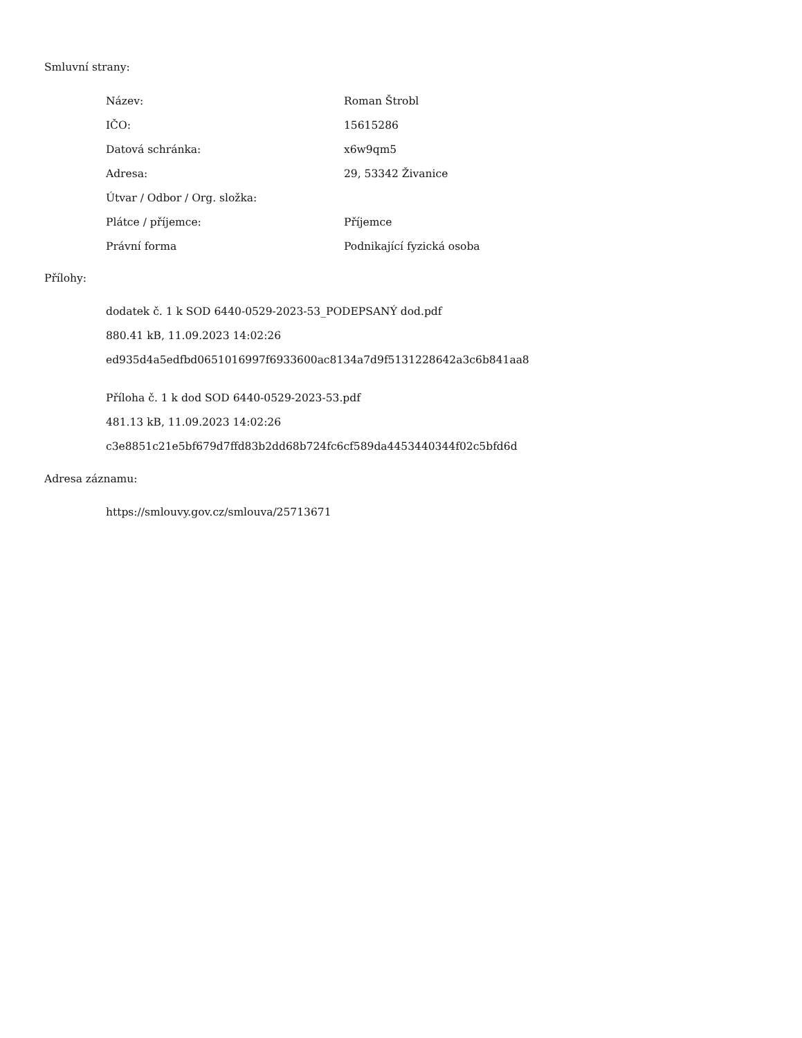Smluvní strany:
| Název: | Roman Štrobl |
| IČO: | 15615286 |
| Datová schránka: | x6w9qm5 |
| Adresa: | 29, 53342 Živanice |
| Útvar / Odbor / Org. složka: | |
| Plátce / příjemce: | Příjemce |
| Právní forma | Podnikající fyzická osoba |
Přílohy:
dodatek č. 1 k SOD 6440-0529-2023-53_PODEPSANÝ dod.pdf
880.41 kB, 11.09.2023 14:02:26
ed935d4a5edfbd0651016997f6933600ac8134a7d9f5131228642a3c6b841aa8
Příloha č. 1 k dod SOD 6440-0529-2023-53.pdf
481.13 kB, 11.09.2023 14:02:26
c3e8851c21e5bf679d7ffd83b2dd68b724fc6cf589da4453440344f02c5bfd6d
Adresa záznamu:
https://smlouvy.gov.cz/smlouva/25713671